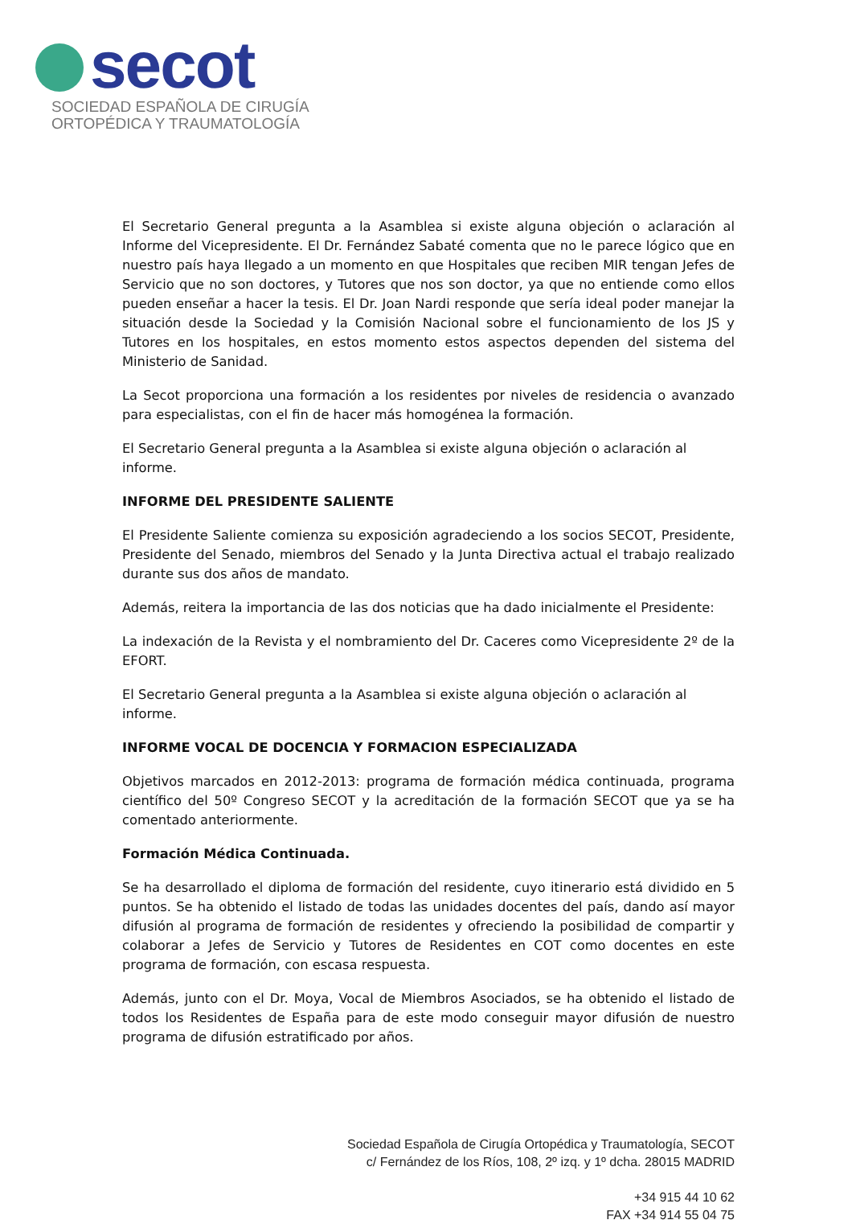secot
SOCIEDAD ESPAÑOLA DE CIRUGÍA
ORTOPÉDICA Y TRAUMATOLOGÍA
El Secretario General pregunta a la Asamblea si existe alguna objeción o aclaración al Informe del Vicepresidente. El Dr. Fernández Sabaté comenta que no le parece lógico que en nuestro país haya llegado a un momento en que Hospitales que reciben MIR tengan Jefes de Servicio que no son doctores, y Tutores que nos son doctor, ya que no entiende como ellos pueden enseñar a hacer la tesis. El Dr. Joan Nardi responde que sería ideal poder manejar la situación desde la Sociedad y la Comisión Nacional sobre el funcionamiento de los JS y Tutores en los hospitales, en estos momento estos aspectos dependen del sistema del Ministerio de Sanidad.
La Secot proporciona una formación a los residentes por niveles de residencia o avanzado para especialistas, con el fin de hacer más homogénea la formación.
El Secretario General pregunta a la Asamblea si existe alguna objeción o aclaración al informe.
INFORME DEL PRESIDENTE SALIENTE
El Presidente Saliente comienza su exposición agradeciendo a los socios SECOT, Presidente, Presidente del Senado, miembros del Senado y la Junta Directiva actual el trabajo realizado durante sus dos años de mandato.
Además, reitera la importancia de las dos noticias que ha dado inicialmente el Presidente:
La indexación de la Revista y el nombramiento del Dr. Caceres como Vicepresidente 2º de la EFORT.
El Secretario General pregunta a la Asamblea si existe alguna objeción o aclaración al informe.
INFORME VOCAL DE DOCENCIA Y FORMACION ESPECIALIZADA
Objetivos marcados en 2012-2013: programa de formación médica continuada, programa científico del 50º Congreso SECOT y la acreditación de la formación SECOT que ya se ha comentado anteriormente.
Formación Médica Continuada.
Se ha desarrollado el diploma de formación del residente, cuyo itinerario está dividido en 5 puntos. Se ha obtenido el listado de todas las unidades docentes del país, dando así mayor difusión al programa de formación de residentes y ofreciendo la posibilidad de compartir y colaborar a Jefes de Servicio y Tutores de Residentes en COT como docentes en este programa de formación, con escasa respuesta.
Además, junto con el Dr. Moya, Vocal de Miembros Asociados, se ha obtenido el listado de todos los Residentes de España para de este modo conseguir mayor difusión de nuestro programa de difusión estratificado por años.
Sociedad Española de Cirugía Ortopédica y Traumatología, SECOT
c/ Fernández de los Ríos, 108, 2º izq. y 1º dcha. 28015 MADRID
+34 915 44 10 62
FAX +34 914 55 04 75